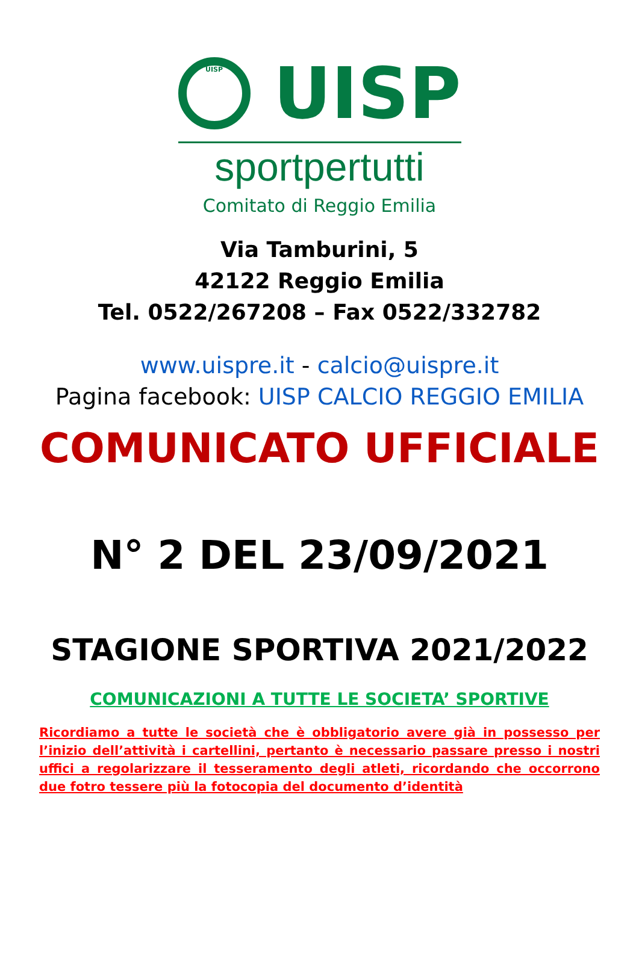UISP
UISP
sportpertutti
Comitato di Reggio Emilia
Via Tamburini, 5
42122 Reggio Emilia
Tel. 0522/267208 – Fax 0522/332782
www.uispre.it - calcio@uispre.it
Pagina facebook: UISP CALCIO REGGIO EMILIA
COMUNICATO UFFICIALE
N° 2 DEL 23/09/2021
STAGIONE SPORTIVA 2021/2022
COMUNICAZIONI A TUTTE LE SOCIETA’ SPORTIVE
Ricordiamo a tutte le società che è obbligatorio avere già in possesso per l’inizio dell’attività i cartellini, pertanto è necessario passare presso i nostri uffici a regolarizzare il tesseramento degli atleti, ricordando che occorrono due fotro tessere più la fotocopia del documento d’identità